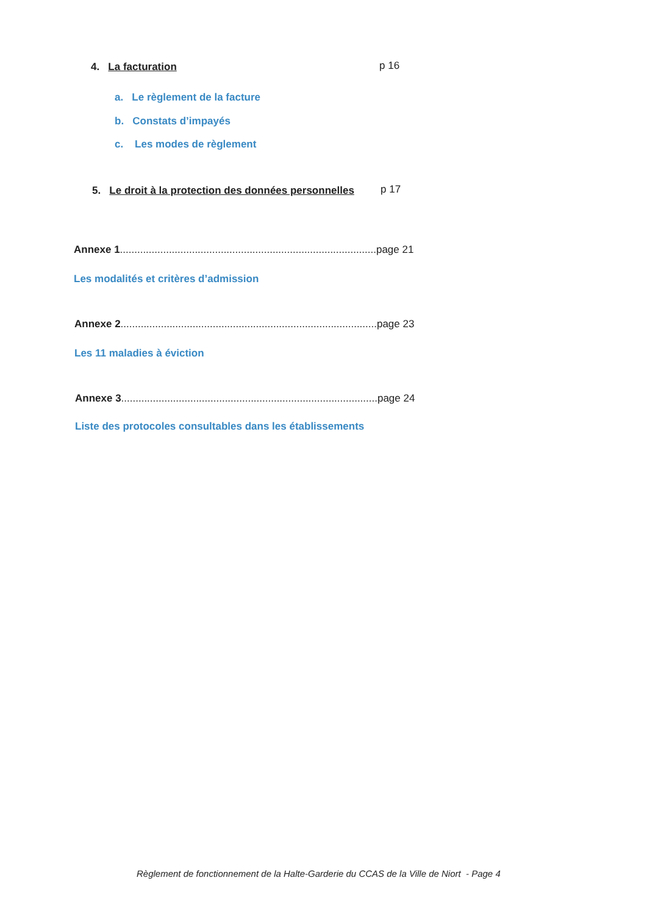4. La facturation p 16
a. Le règlement de la facture
b. Constats d’impayés
c. Les modes de règlement
5. Le droit à la protection des données personnelles
p 17
Annexe 1.........................................................................................page 21
Les modalités et critères d’admission
Annexe 2.........................................................................................page 23
Les 11 maladies à éviction
Annexe 3.........................................................................................page 24
Liste des protocoles consultables dans les établissements
Règlement de fonctionnement de la Halte-Garderie du CCAS de la Ville de Niort - Page 4